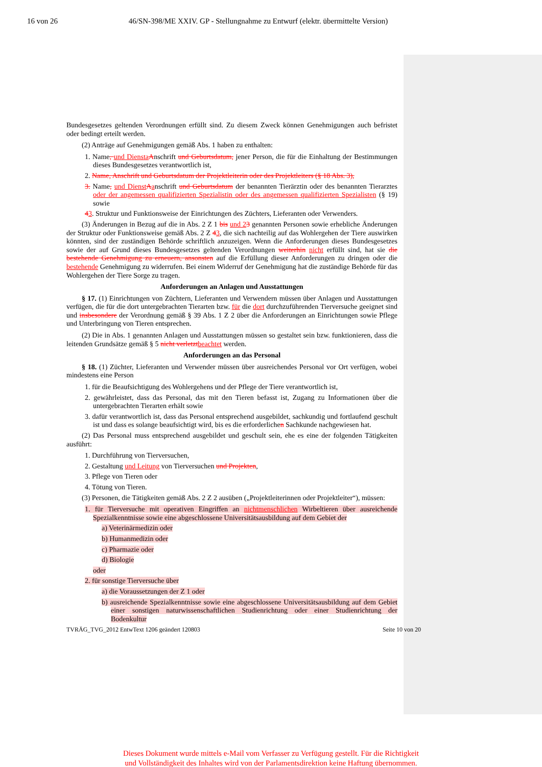16 von 26 46/SN-398/ME XXIV. GP - Stellungnahme zu Entwurf (elektr. übermittelte Version)
Bundesgesetzes geltenden Verordnungen erfüllt sind. Zu diesem Zweck können Genehmigungen auch befristet oder bedingt erteilt werden.
(2) Anträge auf Genehmigungen gemäß Abs. 1 haben zu enthalten:
1. Name, und Diensta Anschrift und Geburtsdatum, jener Person, die für die Einhaltung der Bestimmungen dieses Bundesgesetzes verantwortlich ist,
2. Name, Anschrift und Geburtsdatum der Projektleiterin oder des Projektleiters (§ 18 Abs. 3),
3. Name, und Dienst Aanschrift und Geburtsdatum der benannten Tierärztin oder des benannten Tierarztes oder der angemessen qualifizierten Spezialistin oder des angemessen qualifizierten Spezialisten (§ 19) sowie
43. Struktur und Funktionsweise der Einrichtungen des Züchters, Lieferanten oder Verwenders.
(3) Änderungen in Bezug auf die in Abs. 2 Z 1 bis und 23 genannten Personen sowie erhebliche Änderungen der Struktur oder Funktionsweise gemäß Abs. 2 Z 43, die sich nachteilig auf das Wohlergehen der Tiere auswirken könnten, sind der zuständigen Behörde schriftlich anzuzeigen. Wenn die Anforderungen dieses Bundesgesetzes sowie der auf Grund dieses Bundesgesetzes geltenden Verordnungen weiterhin nicht erfüllt sind, hat sie die bestehende Genehmigung zu erneuern, ansonsten auf die Erfüllung dieser Anforderungen zu dringen oder die bestehende Genehmigung zu widerrufen. Bei einem Widerruf der Genehmigung hat die zuständige Behörde für das Wohlergehen der Tiere Sorge zu tragen.
Anforderungen an Anlagen und Ausstattungen
§ 17. (1) Einrichtungen von Züchtern, Lieferanten und Verwendern müssen über Anlagen und Ausstattungen verfügen, die für die dort untergebrachten Tierarten bzw. für die dort durchzuführenden Tierversuche geeignet sind und insbesondere der Verordnung gemäß § 39 Abs. 1 Z 2 über die Anforderungen an Einrichtungen sowie Pflege und Unterbringung von Tieren entsprechen.
(2) Die in Abs. 1 genannten Anlagen und Ausstattungen müssen so gestaltet sein bzw. funktionieren, dass die leitenden Grundsätze gemäß § 5 nicht verletzt beachtet werden.
Anforderungen an das Personal
§ 18. (1) Züchter, Lieferanten und Verwender müssen über ausreichendes Personal vor Ort verfügen, wobei mindestens eine Person
1. für die Beaufsichtigung des Wohlergehens und der Pflege der Tiere verantwortlich ist,
2. gewährleistet, dass das Personal, das mit den Tieren befasst ist, Zugang zu Informationen über die untergebrachten Tierarten erhält sowie
3. dafür verantwortlich ist, dass das Personal entsprechend ausgebildet, sachkundig und fortlaufend geschult ist und dass es solange beaufsichtigt wird, bis es die erforderlichen Sachkunde nachgewiesen hat.
(2) Das Personal muss entsprechend ausgebildet und geschult sein, ehe es eine der folgenden Tätigkeiten ausführt:
1. Durchführung von Tierversuchen,
2. Gestaltung und Leitung von Tierversuchen und Projekten,
3. Pflege von Tieren oder
4. Tötung von Tieren.
(3) Personen, die Tätigkeiten gemäß Abs. 2 Z 2 ausüben („Projektleiterinnen oder Projektleiter“), müssen:
1. für Tierversuche mit operativen Eingriffen an nichtmenschlichen Wirbeltieren über ausreichende Spezialkenntnisse sowie eine abgeschlossene Universitätsausbildung auf dem Gebiet der
a) Veterinärmedizin oder
b) Humanmedizin oder
c) Pharmazie oder
d) Biologie
oder
2. für sonstige Tierversuche über
a) die Voraussetzungen der Z 1 oder
b) ausreichende Spezialkenntnisse sowie eine abgeschlossene Universitätsausbildung auf dem Gebiet einer sonstigen naturwissenschaftlichen Studienrichtung oder einer Studienrichtung der Bodenkultur
TVRÄG_TVG_2012 EntwText 1206 geändert 120803 Seite 10 von 20
Dieses Dokument wurde mittels e-Mail vom Verfasser zu Verfügung gestellt. Für die Richtigkeit
und Vollständigkeit des Inhaltes wird von der Parlamentsdirektion keine Haftung übernommen.